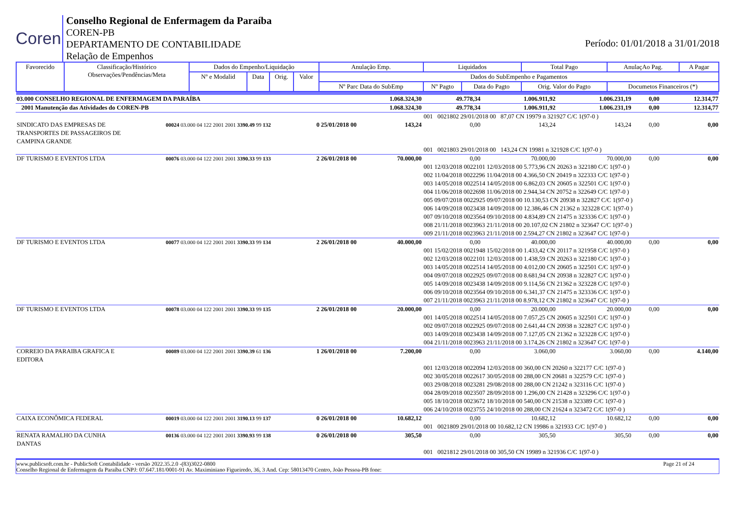Coren
Conselho Regional de Enfermagem da Paraíba
COREN-PB
DEPARTAMENTO DE CONTABILIDADE
Relação de Empenhos
Período: 01/01/2018 a 31/01/2018
| Favorecido | Classificação/Histórico Observações/Pendências/Meta | Dados do Empenho/Liquidação | | | | Anulação Emp. | Liquidados | | Total Pago | AnulaçAo Pag. | A Pagar |
| --- | --- | --- | --- | --- | --- | --- | --- | --- | --- | --- | --- |
| | | Nº e Modalid | Data | Orig. | Valor | Dados do SubEmpenho e Pagamentos | | | | | |
| | | | | | | Nº Parc Data do SubEmp | Nº Pagto | Data do Pagto | Orig. Valor do Pagto | Documetos Financeiros (*) | |
| 03.000 CONSELHO REGIONAL DE ENFERMAGEM DA PARAÍBA | | | 1.068.324,30 | 49.778,34 | 1.006.911,92 | 1.006.231,19 | 0,00 | 12.314,77 |
| 2001 Manutenção das Atividades do COREN-PB | | | 1.068.324,30 | 49.778,34 | 1.006.911,92 | 1.006.231,19 | 0,00 | 12.314,77 |
| | | | | 001 0021802 29/01/2018 00 87,07 CN 19979 n 321927 C/C 1(97-0 ) | | | | |
| SINDICATO DAS EMPRESAS DE TRANSPORTES DE PASSAGEIROS DE CAMPINA GRANDE | 00024 03.000 04 122 2001 2001 3390.49 99 132 | 0 25/01/2018 00 | 143,24 | 0,00 | 143,24 | 143,24 | 0,00 | 0,00 |
| | | | | 001 0021803 29/01/2018 00 143,24 CN 19981 n 321928 C/C 1(97-0 ) | | | | |
| DF TURISMO E EVENTOS LTDA | 00076 03.000 04 122 2001 2001 3390.33 99 133 | 2 26/01/2018 00 | 70.000,00 | 0,00 | 70.000,00 | 70.000,00 | 0,00 | 0,00 |
| | | | | 001 12/03/2018 0022101 12/03/2018 00 5.773,96 CN 20263 n 322180 C/C 1(97-0 ) 002 11/04/2018 0022296 11/04/2018 00 4.366,50 CN 20419 n 322333 C/C 1(97-0 ) 003 14/05/2018 0022514 14/05/2018 00 6.862,03 CN 20605 n 322501 C/C 1(97-0 ) 004 11/06/2018 0022698 11/06/2018 00 2.944,34 CN 20752 n 322649 C/C 1(97-0 ) 005 09/07/2018 0022925 09/07/2018 00 10.130,53 CN 20938 n 322827 C/C 1(97-0 ) 006 14/09/2018 0023438 14/09/2018 00 12.386,46 CN 21362 n 323228 C/C 1(97-0 ) 007 09/10/2018 0023564 09/10/2018 00 4.834,89 CN 21475 n 323336 C/C 1(97-0 ) 008 21/11/2018 0023963 21/11/2018 00 20.107,02 CN 21802 n 323647 C/C 1(97-0 ) 009 21/11/2018 0023963 21/11/2018 00 2.594,27 CN 21802 n 323647 C/C 1(97-0 ) | | | | |
| DF TURISMO E EVENTOS LTDA | 00077 03.000 04 122 2001 2001 3390.33 99 134 | 2 26/01/2018 00 | 40.000,00 | 0,00 | 40.000,00 | 40.000,00 | 0,00 | 0,00 |
| | | | | 001 15/02/2018 0021948 15/02/2018 00 1.433,42 CN 20117 n 321958 C/C 1(97-0 ) 002 12/03/2018 0022101 12/03/2018 00 1.438,59 CN 20263 n 322180 C/C 1(97-0 ) 003 14/05/2018 0022514 14/05/2018 00 4.012,00 CN 20605 n 322501 C/C 1(97-0 ) 004 09/07/2018 0022925 09/07/2018 00 8.681,94 CN 20938 n 322827 C/C 1(97-0 ) 005 14/09/2018 0023438 14/09/2018 00 9.114,56 CN 21362 n 323228 C/C 1(97-0 ) 006 09/10/2018 0023564 09/10/2018 00 6.341,37 CN 21475 n 323336 C/C 1(97-0 ) 007 21/11/2018 0023963 21/11/2018 00 8.978,12 CN 21802 n 323647 C/C 1(97-0 ) | | | | |
| DF TURISMO E EVENTOS LTDA | 00078 03.000 04 122 2001 2001 3390.33 99 135 | 2 26/01/2018 00 | 20.000,00 | 0,00 | 20.000,00 | 20.000,00 | 0,00 | 0,00 |
| | | | | 001 14/05/2018 0022514 14/05/2018 00 7.057,25 CN 20605 n 322501 C/C 1(97-0 ) 002 09/07/2018 0022925 09/07/2018 00 2.641,44 CN 20938 n 322827 C/C 1(97-0 ) 003 14/09/2018 0023438 14/09/2018 00 7.127,05 CN 21362 n 323228 C/C 1(97-0 ) 004 21/11/2018 0023963 21/11/2018 00 3.174,26 CN 21802 n 323647 C/C 1(97-0 ) | | | | |
| CORREIO DA PARAIBA GRAFICA E EDITORA | 00089 03.000 04 122 2001 2001 3390.39 61 136 | 1 26/01/2018 00 | 7.200,00 | 0,00 | 3.060,00 | 3.060,00 | 0,00 | 4.140,00 |
| | | | | 001 12/03/2018 0022094 12/03/2018 00 360,00 CN 20260 n 322177 C/C 1(97-0 ) 002 30/05/2018 0022617 30/05/2018 00 288,00 CN 20681 n 322579 C/C 1(97-0 ) 003 29/08/2018 0023281 29/08/2018 00 288,00 CN 21242 n 323116 C/C 1(97-0 ) 004 28/09/2018 0023507 28/09/2018 00 1.296,00 CN 21428 n 323296 C/C 1(97-0 ) 005 18/10/2018 0023672 18/10/2018 00 540,00 CN 21538 n 323389 C/C 1(97-0 ) 006 24/10/2018 0023755 24/10/2018 00 288,00 CN 21624 n 323472 C/C 1(97-0 ) | | | | |
| CAIXA ECONÔMICA FEDERAL | 00019 03.000 04 122 2001 2001 3190.13 99 137 | 0 26/01/2018 00 | 10.682,12 | 0,00 | 10.682,12 | 10.682,12 | 0,00 | 0,00 |
| | | | | 001 0021809 29/01/2018 00 10.682,12 CN 19986 n 321933 C/C 1(97-0 ) | | | | |
| RENATA RAMALHO DA CUNHA DANTAS | 00136 03.000 04 122 2001 2001 3390.93 99 138 | 0 26/01/2018 00 | 305,50 | 0,00 | 305,50 | 305,50 | 0,00 | 0,00 |
| | | | | 001 0021812 29/01/2018 00 305,50 CN 19989 n 321936 C/C 1(97-0 ) | | | | |
www.publicsoft.com.br - PublicSoft Contabilidade - versão 2022.35.2.0 -(83)3022-0800 Page 21 of 24
Conselho Regional de Enfermagem da Paraíba CNPJ: 07.647.181/0001-91 Av. Maximiniano Figueiredo, 36, 3 And. Cep: 58013470 Centro, João Pessoa-PB fone: